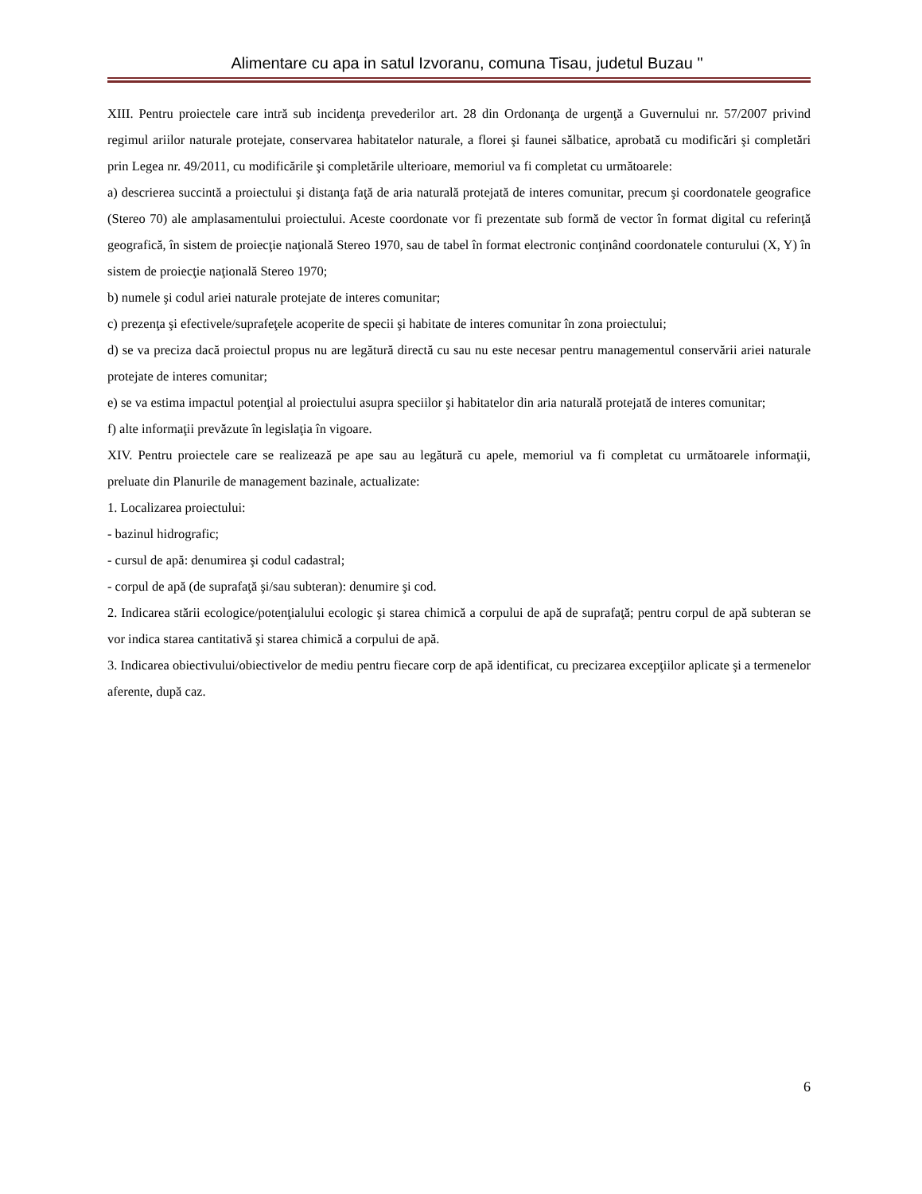Alimentare cu apa in satul Izvoranu, comuna Tisau, judetul Buzau "
XIII. Pentru proiectele care intră sub incidenţa prevederilor art. 28 din Ordonanţa de urgenţă a Guvernului nr. 57/2007 privind regimul ariilor naturale protejate, conservarea habitatelor naturale, a florei şi faunei sălbatice, aprobată cu modificări şi completări prin Legea nr. 49/2011, cu modificările şi completările ulterioare, memoriul va fi completat cu următoarele:
a) descrierea succintă a proiectului şi distanţa faţă de aria naturală protejată de interes comunitar, precum şi coordonatele geografice (Stereo 70) ale amplasamentului proiectului. Aceste coordonate vor fi prezentate sub formă de vector în format digital cu referinţă geografică, în sistem de proiecţie naţională Stereo 1970, sau de tabel în format electronic conţinând coordonatele conturului (X, Y) în sistem de proiecţie naţională Stereo 1970;
b) numele şi codul ariei naturale protejate de interes comunitar;
c) prezenţa şi efectivele/suprafeţele acoperite de specii şi habitate de interes comunitar în zona proiectului;
d) se va preciza dacă proiectul propus nu are legătură directă cu sau nu este necesar pentru managementul conservării ariei naturale protejate de interes comunitar;
e) se va estima impactul potenţial al proiectului asupra speciilor şi habitatelor din aria naturală protejată de interes comunitar;
f) alte informaţii prevăzute în legislaţia în vigoare.
XIV. Pentru proiectele care se realizează pe ape sau au legătură cu apele, memoriul va fi completat cu următoarele informaţii, preluate din Planurile de management bazinale, actualizate:
1. Localizarea proiectului:
- bazinul hidrografic;
- cursul de apă: denumirea şi codul cadastral;
- corpul de apă (de suprafaţă şi/sau subteran): denumire şi cod.
2. Indicarea stării ecologice/potenţialului ecologic şi starea chimică a corpului de apă de suprafaţă; pentru corpul de apă subteran se vor indica starea cantitativă şi starea chimică a corpului de apă.
3. Indicarea obiectivului/obiectivelor de mediu pentru fiecare corp de apă identificat, cu precizarea excepţiilor aplicate şi a termenelor aferente, după caz.
6